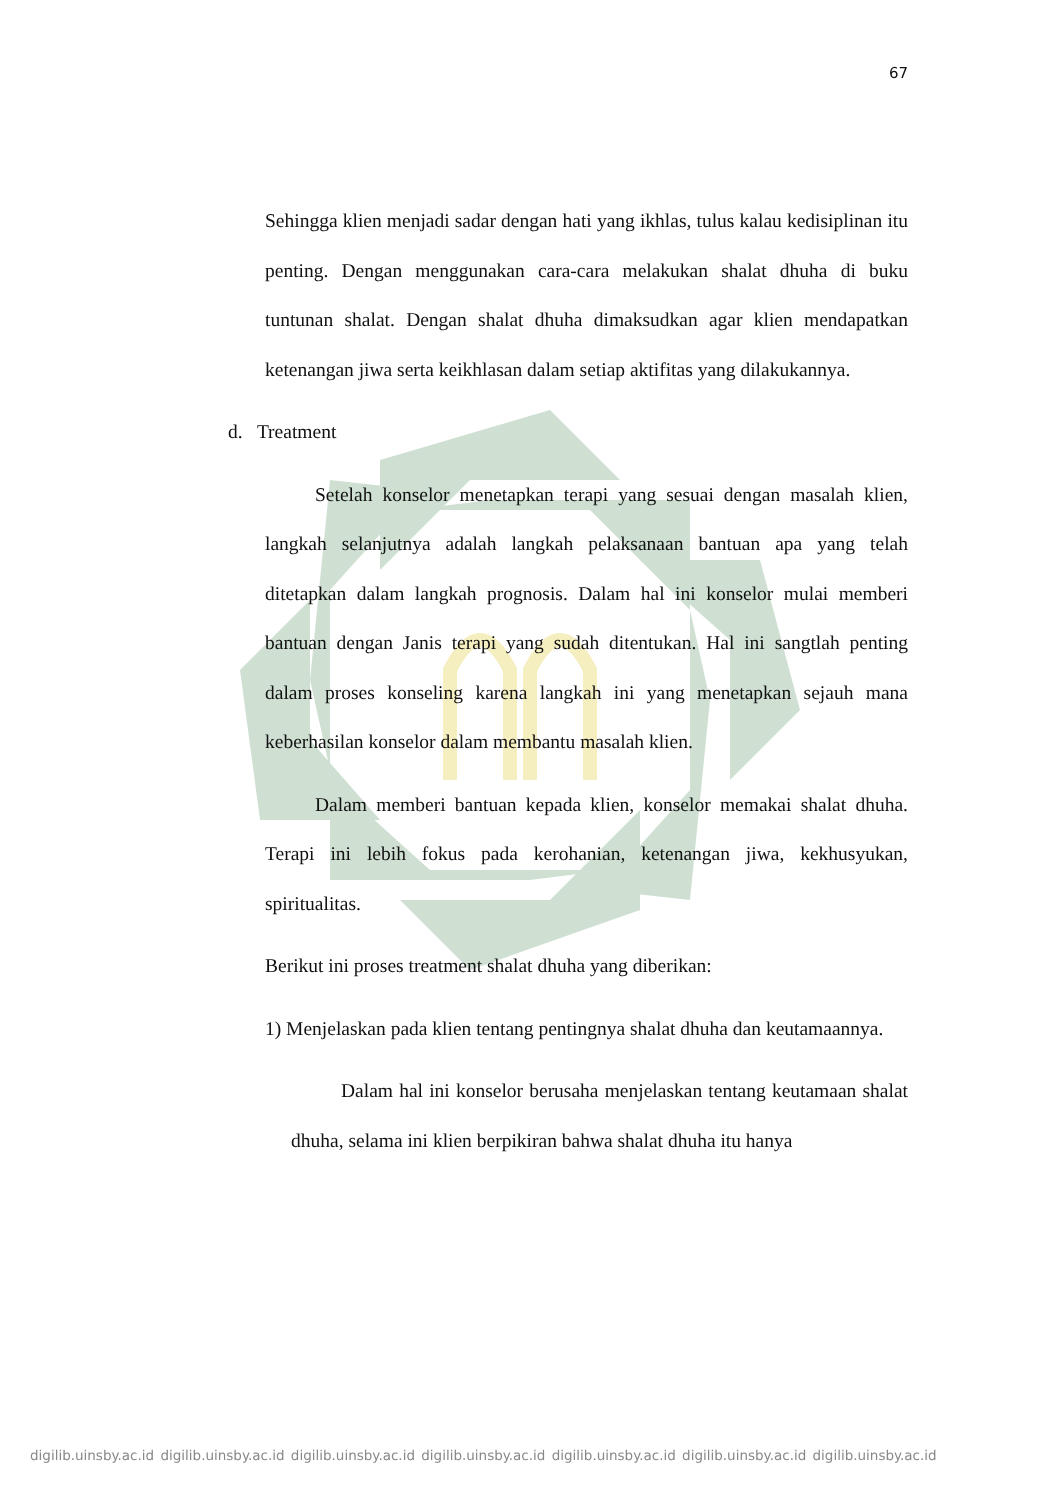67
Sehingga klien menjadi sadar dengan hati yang ikhlas, tulus kalau kedisiplinan itu penting. Dengan menggunakan cara-cara melakukan shalat dhuha di buku tuntunan shalat. Dengan shalat dhuha dimaksudkan agar klien mendapatkan ketenangan jiwa serta keikhlasan dalam setiap aktifitas yang dilakukannya.
d. Treatment
Setelah konselor menetapkan terapi yang sesuai dengan masalah klien, langkah selanjutnya adalah langkah pelaksanaan bantuan apa yang telah ditetapkan dalam langkah prognosis. Dalam hal ini konselor mulai memberi bantuan dengan Janis terapi yang sudah ditentukan. Hal ini sangtlah penting dalam proses konseling karena langkah ini yang menetapkan sejauh mana keberhasilan konselor dalam membantu masalah klien.
Dalam memberi bantuan kepada klien, konselor memakai shalat dhuha. Terapi ini lebih fokus pada kerohanian, ketenangan jiwa, kekhusyukan, spiritualitas.
Berikut ini proses treatment shalat dhuha yang diberikan:
1) Menjelaskan pada klien tentang pentingnya shalat dhuha dan keutamaannya.
Dalam hal ini konselor berusaha menjelaskan tentang keutamaan shalat dhuha, selama ini klien berpikiran bahwa shalat dhuha itu hanya
digilib.uinsby.ac.id digilib.uinsby.ac.id digilib.uinsby.ac.id digilib.uinsby.ac.id digilib.uinsby.ac.id digilib.uinsby.ac.id digilib.uinsby.ac.id